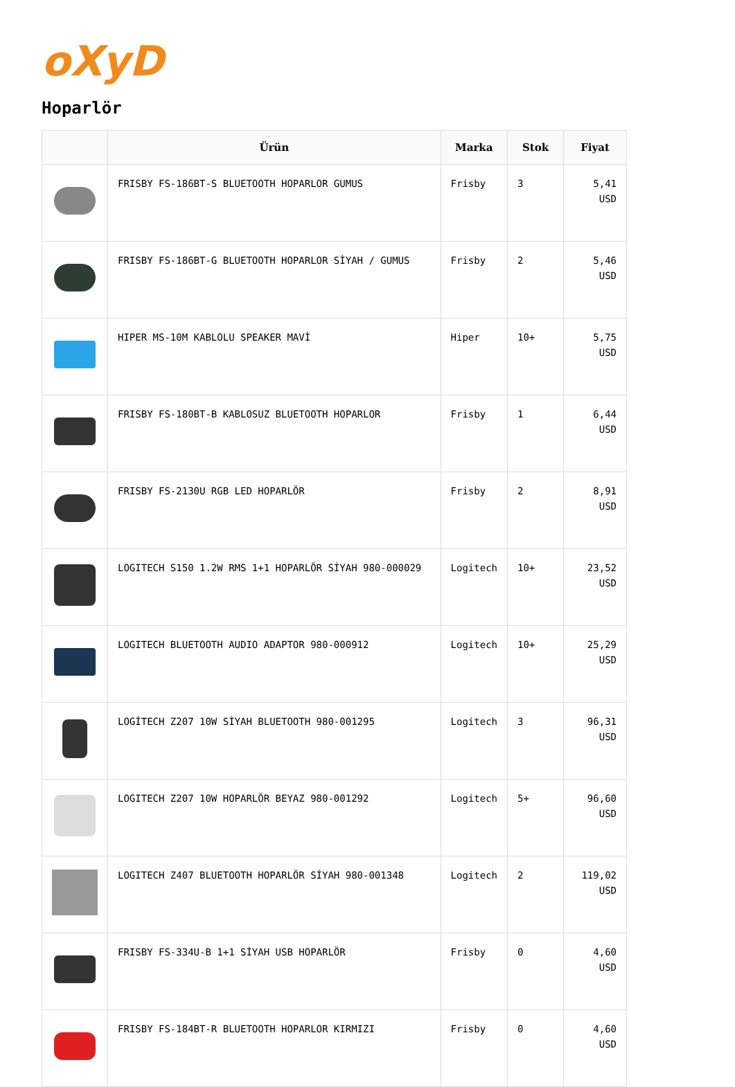oXyD
Hoparlör
| | Ürün | Marka | Stok | Fiyat |
| --- | --- | --- | --- | --- |
| | FRISBY FS-186BT-S BLUETOOTH HOPARLOR GUMUS | Frisby | 3 | 5,41 USD |
| | FRISBY FS-186BT-G BLUETOOTH HOPARLOR SİYAH / GUMUS | Frisby | 2 | 5,46 USD |
| | HIPER MS-10M KABLOLU SPEAKER MAVİ | Hiper | 10+ | 5,75 USD |
| | FRISBY FS-180BT-B KABLOSUZ BLUETOOTH HOPARLOR | Frisby | 1 | 6,44 USD |
| | FRISBY FS-2130U RGB LED HOPARLÖR | Frisby | 2 | 8,91 USD |
| | LOGITECH S150 1.2W RMS 1+1 HOPARLÖR SİYAH 980-000029 | Logitech | 10+ | 23,52 USD |
| | LOGITECH BLUETOOTH AUDIO ADAPTOR 980-000912 | Logitech | 10+ | 25,29 USD |
| | LOGİTECH Z207 10W SİYAH BLUETOOTH 980-001295 | Logitech | 3 | 96,31 USD |
| | LOGITECH Z207 10W HOPARLÖR BEYAZ 980-001292 | Logitech | 5+ | 96,60 USD |
| | LOGITECH Z407 BLUETOOTH HOPARLÖR SİYAH 980-001348 | Logitech | 2 | 119,02 USD |
| | FRISBY FS-334U-B 1+1 SİYAH USB HOPARLÖR | Frisby | 0 | 4,60 USD |
| | FRISBY FS-184BT-R BLUETOOTH HOPARLOR KIRMIZI | Frisby | 0 | 4,60 USD |